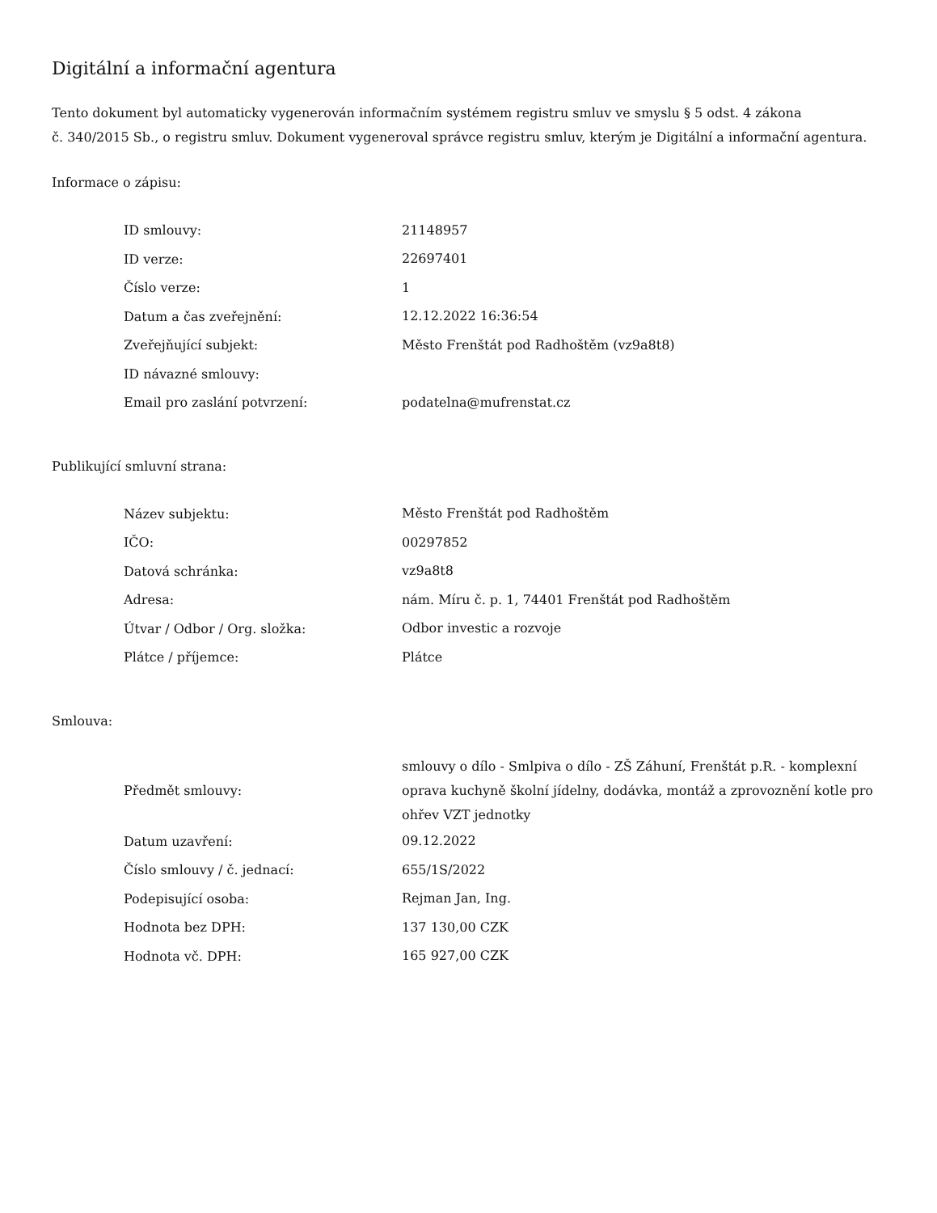Digitální a informační agentura
Tento dokument byl automaticky vygenerován informačním systémem registru smluv ve smyslu § 5 odst. 4 zákona
č. 340/2015 Sb., o registru smluv. Dokument vygeneroval správce registru smluv, kterým je Digitální a informační agentura.
Informace o zápisu:
| ID smlouvy: | 21148957 |
| ID verze: | 22697401 |
| Číslo verze: | 1 |
| Datum a čas zveřejnění: | 12.12.2022 16:36:54 |
| Zveřejňující subjekt: | Město Frenštát pod Radhoštěm (vz9a8t8) |
| ID návazné smlouvy: | |
| Email pro zaslání potvrzení: | podatelna@mufrenstat.cz |
Publikující smluvní strana:
| Název subjektu: | Město Frenštát pod Radhoštěm |
| IČO: | 00297852 |
| Datová schránka: | vz9a8t8 |
| Adresa: | nám. Míru č. p. 1, 74401 Frenštát pod Radhoštěm |
| Útvar / Odbor / Org. složka: | Odbor investic a rozvoje |
| Plátce / příjemce: | Plátce |
Smlouva:
| Předmět smlouvy: | smlouvy o dílo - Smlpiva o dílo - ZŠ Záhuní, Frenštát p.R. - komplexní oprava kuchyně školní jídelny, dodávka, montáž a zprovoznění kotle pro ohřev VZT jednotky |
| Datum uzavření: | 09.12.2022 |
| Číslo smlouvy / č. jednací: | 655/1S/2022 |
| Podepisující osoba: | Rejman Jan, Ing. |
| Hodnota bez DPH: | 137 130,00 CZK |
| Hodnota vč. DPH: | 165 927,00 CZK |